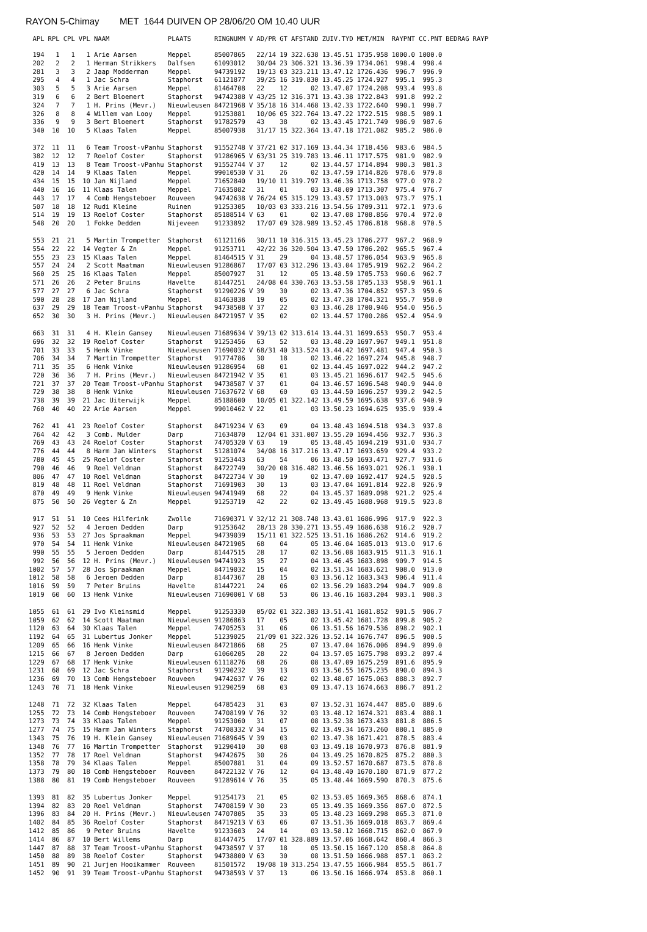RAYON 5-Chimay MET 1644 DUIVEN OP 28/06/20 OM 10.40 UUR
| APL | RPL | CPL | VPL | NAAM | PLAATS | RINGNUMM | V | AD/PR | GT | AFSTAND | ZUIV.TYD | MET/MIN | RAYPNT | CC.PNT | BEDRAG | RAYP |
| --- | --- | --- | --- | --- | --- | --- | --- | --- | --- | --- | --- | --- | --- | --- | --- | --- |
| 194 | 1 | 1 | 1 | Arie Aarsen | Meppel | 85007865 | | 22/14 | 19 | 322.638 | 13.45.51 | 1735.958 | 1000.0 | 1000.0 | | |
| 202 | 2 | 2 | 1 | Herman Strikkers | Dalfsen | 61093012 | | 30/04 | 23 | 306.321 | 13.36.39 | 1734.061 | 998.4 | 998.4 | | |
| 281 | 3 | 3 | 2 | Jaap Modderman | Meppel | 94739192 | | 19/13 | 03 | 323.211 | 13.47.12 | 1726.436 | 996.7 | 996.9 | | |
| 295 | 4 | 4 | 1 | Jac Schra | Staphorst | 61121877 | | 39/25 | 16 | 319.830 | 13.45.25 | 1724.927 | 995.1 | 995.3 | | |
| 303 | 5 | 5 | 3 | Arie Aarsen | Meppel | 81464708 | | 22 | 12 | 02 | 13.47.07 | 1724.208 | 993.4 | 993.8 | | |
| 319 | 6 | 6 | 2 | Bert Bloemert | Staphorst | 94742388 | V | 43/25 | 12 | 316.371 | 13.43.38 | 1722.843 | 991.8 | 992.2 | | |
| 324 | 7 | 7 | 1 | H. Prins (Mevr.) | Nieuwleusen | 84721968 | V | 35/18 | 16 | 314.468 | 13.42.33 | 1722.640 | 990.1 | 990.7 | | |
| 326 | 8 | 8 | 4 | Willem van Looy | Meppel | 91253881 | | 10/06 | 05 | 322.764 | 13.47.22 | 1722.515 | 988.5 | 989.1 | | |
| 336 | 9 | 9 | 3 | Bert Bloemert | Staphorst | 91782579 | | 43 | 38 | 02 | 13.43.45 | 1721.749 | 986.9 | 987.6 | | |
| 340 | 10 | 10 | 5 | Klaas Talen | Meppel | 85007938 | | 31/17 | 15 | 322.364 | 13.47.18 | 1721.082 | 985.2 | 986.0 | | |
| 372 | 11 | 11 | 6 | Team Troost-vPanhu | Staphorst | 91552748 | V | 37/21 | 02 | 317.169 | 13.44.34 | 1718.456 | 983.6 | 984.5 | | |
| 382 | 12 | 12 | 7 | Roelof Coster | Staphorst | 91286965 | V | 63/31 | 25 | 319.783 | 13.46.11 | 1717.575 | 981.9 | 982.9 | | |
| 419 | 13 | 13 | 8 | Team Troost-vPanhu | Staphorst | 91552744 | V | 37 | 12 | 02 | 13.44.57 | 1714.894 | 980.3 | 981.3 | | |
| 420 | 14 | 14 | 9 | Klaas Talen | Meppel | 99010530 | V | 31 | 26 | 02 | 13.47.59 | 1714.826 | 978.6 | 979.8 | | |
| 434 | 15 | 15 | 10 | Jan Nijland | Meppel | 71652840 | | 19/10 | 11 | 319.797 | 13.46.36 | 1713.758 | 977.0 | 978.2 | | |
| 440 | 16 | 16 | 11 | Klaas Talen | Meppel | 71635082 | | 31 | 01 | 03 | 13.48.09 | 1713.307 | 975.4 | 976.7 | | |
| 443 | 17 | 17 | 4 | Comb Hengsteboer | Rouveen | 94742638 | V | 76/24 | 05 | 315.129 | 13.43.57 | 1713.003 | 973.7 | 975.1 | | |
| 507 | 18 | 18 | 12 | Rudi Kleine | Ruinen | 91253305 | | 10/03 | 03 | 333.216 | 13.54.56 | 1709.311 | 972.1 | 973.6 | | |
| 514 | 19 | 19 | 13 | Roelof Coster | Staphorst | 85188514 | V | 63 | 01 | 02 | 13.47.08 | 1708.856 | 970.4 | 972.0 | | |
| 548 | 20 | 20 | 1 | Fokke Dedden | Nijeveen | 91233892 | | 17/07 | 09 | 328.989 | 13.52.45 | 1706.818 | 968.8 | 970.5 | | |
| 553 | 21 | 21 | 5 | Martin Trompetter | Staphorst | 61121166 | | 30/11 | 10 | 316.315 | 13.45.23 | 1706.277 | 967.2 | 968.9 | | |
| 554 | 22 | 22 | 14 | Vegter & Zn | Meppel | 91253711 | | 42/22 | 36 | 320.504 | 13.47.50 | 1706.202 | 965.5 | 967.4 | | |
| 555 | 23 | 23 | 15 | Klaas Talen | Meppel | 81464515 | V | 31 | 29 | 04 | 13.48.57 | 1706.054 | 963.9 | 965.8 | | |
| 557 | 24 | 24 | 2 | Scott Maatman | Nieuwleusen | 91286867 | | 17/07 | 03 | 312.296 | 13.43.04 | 1705.919 | 962.2 | 964.2 | | |
| 560 | 25 | 25 | 16 | Klaas Talen | Meppel | 85007927 | | 31 | 12 | 05 | 13.48.59 | 1705.753 | 960.6 | 962.7 | | |
| 571 | 26 | 26 | 2 | Peter Bruins | Havelte | 81447251 | | 24/08 | 04 | 330.763 | 13.53.58 | 1705.133 | 958.9 | 961.1 | | |
| 577 | 27 | 27 | 6 | Jac Schra | Staphorst | 91290226 | V | 39 | 30 | 02 | 13.47.36 | 1704.852 | 957.3 | 959.6 | | |
| 590 | 28 | 28 | 17 | Jan Nijland | Meppel | 81463838 | | 19 | 05 | 02 | 13.47.38 | 1704.321 | 955.7 | 958.0 | | |
| 637 | 29 | 29 | 18 | Team Troost-vPanhu | Staphorst | 94738508 | V | 37 | 22 | 03 | 13.46.28 | 1700.946 | 954.0 | 956.5 | | |
| 652 | 30 | 30 | 3 | H. Prins (Mevr.) | Nieuwleusen | 84721957 | V | 35 | 02 | 02 | 13.44.57 | 1700.286 | 952.4 | 954.9 | | |
| 663 | 31 | 31 | 4 | H. Klein Gansey | Nieuwleusen | 71689634 | V | 39/13 | 02 | 313.614 | 13.44.31 | 1699.653 | 950.7 | 953.4 | | |
| 696 | 32 | 32 | 19 | Roelof Coster | Staphorst | 91253456 | | 63 | 52 | 03 | 13.48.20 | 1697.967 | 949.1 | 951.8 | | |
| 701 | 33 | 33 | 5 | Henk Vinke | Nieuwleusen | 71690032 | V | 68/31 | 40 | 313.524 | 13.44.42 | 1697.481 | 947.4 | 950.3 | | |
| 706 | 34 | 34 | 7 | Martin Trompetter | Staphorst | 91774786 | | 30 | 18 | 02 | 13.46.22 | 1697.274 | 945.8 | 948.7 | | |
| 711 | 35 | 35 | 6 | Henk Vinke | Nieuwleusen | 91286954 | | 68 | 01 | 02 | 13.44.45 | 1697.022 | 944.2 | 947.2 | | |
| 720 | 36 | 36 | 7 | H. Prins (Mevr.) | Nieuwleusen | 84721942 | V | 35 | 01 | 03 | 13.45.21 | 1696.617 | 942.5 | 945.6 | | |
| 721 | 37 | 37 | 20 | Team Troost-vPanhu | Staphorst | 94738587 | V | 37 | 01 | 04 | 13.46.57 | 1696.548 | 940.9 | 944.0 | | |
| 729 | 38 | 38 | 8 | Henk Vinke | Nieuwleusen | 71637672 | V | 68 | 60 | 03 | 13.44.50 | 1696.257 | 939.2 | 942.5 | | |
| 738 | 39 | 39 | 21 | Jac Uiterwijk | Meppel | 85188600 | | 10/05 | 01 | 322.142 | 13.49.59 | 1695.638 | 937.6 | 940.9 | | |
| 760 | 40 | 40 | 22 | Arie Aarsen | Meppel | 99010462 | V | 22 | 01 | 03 | 13.50.23 | 1694.625 | 935.9 | 939.4 | | |
| 762 | 41 | 41 | 23 | Roelof Coster | Staphorst | 84719234 | V | 63 | 09 | 04 | 13.48.43 | 1694.518 | 934.3 | 937.8 | | |
| 764 | 42 | 42 | 3 | Comb. Mulder | Darp | 71634870 | | 12/04 | 01 | 331.007 | 13.55.20 | 1694.456 | 932.7 | 936.3 | | |
| 769 | 43 | 43 | 24 | Roelof Coster | Staphorst | 74705320 | V | 63 | 19 | 05 | 13.48.45 | 1694.219 | 931.0 | 934.7 | | |
| 776 | 44 | 44 | 8 | Harm Jan Winters | Staphorst | 51281074 | | 34/08 | 16 | 317.216 | 13.47.17 | 1693.659 | 929.4 | 933.2 | | |
| 780 | 45 | 45 | 25 | Roelof Coster | Staphorst | 91253443 | | 63 | 54 | 06 | 13.48.50 | 1693.471 | 927.7 | 931.6 | | |
| 790 | 46 | 46 | 9 | Roel Veldman | Staphorst | 84722749 | | 30/20 | 08 | 316.482 | 13.46.56 | 1693.021 | 926.1 | 930.1 | | |
| 806 | 47 | 47 | 10 | Roel Veldman | Staphorst | 84722734 | V | 30 | 19 | 02 | 13.47.00 | 1692.417 | 924.5 | 928.5 | | |
| 819 | 48 | 48 | 11 | Roel Veldman | Staphorst | 71691903 | | 30 | 13 | 03 | 13.47.04 | 1691.814 | 922.8 | 926.9 | | |
| 870 | 49 | 49 | 9 | Henk Vinke | Nieuwleusen | 94741949 | | 68 | 22 | 04 | 13.45.37 | 1689.098 | 921.2 | 925.4 | | |
| 875 | 50 | 50 | 26 | Vegter & Zn | Meppel | 91253719 | | 42 | 22 | 02 | 13.49.45 | 1688.968 | 919.5 | 923.8 | | |
| 917 | 51 | 51 | 10 | Cees Hilferink | Zwolle | 71690371 | V | 32/12 | 21 | 308.748 | 13.43.01 | 1686.996 | 917.9 | 922.3 | | |
| 927 | 52 | 52 | 4 | Jeroen Dedden | Darp | 91253642 | | 28/13 | 28 | 330.271 | 13.55.49 | 1686.638 | 916.2 | 920.7 | | |
| 936 | 53 | 53 | 27 | Jos Spraakman | Meppel | 94739039 | | 15/11 | 01 | 322.525 | 13.51.16 | 1686.262 | 914.6 | 919.2 | | |
| 970 | 54 | 54 | 11 | Henk Vinke | Nieuwleusen | 84721905 | | 68 | 04 | 05 | 13.46.04 | 1685.013 | 913.0 | 917.6 | | |
| 990 | 55 | 55 | 5 | Jeroen Dedden | Darp | 81447515 | | 28 | 17 | 02 | 13.56.08 | 1683.915 | 911.3 | 916.1 | | |
| 992 | 56 | 56 | 12 | H. Prins (Mevr.) | Nieuwleusen | 94741923 | | 35 | 27 | 04 | 13.46.45 | 1683.898 | 909.7 | 914.5 | | |
| 1002 | 57 | 57 | 28 | Jos Spraakman | Meppel | 84719032 | | 15 | 04 | 02 | 13.51.34 | 1683.621 | 908.0 | 913.0 | | |
| 1012 | 58 | 58 | 6 | Jeroen Dedden | Darp | 81447367 | | 28 | 15 | 03 | 13.56.12 | 1683.343 | 906.4 | 911.4 | | |
| 1016 | 59 | 59 | 7 | Peter Bruins | Havelte | 81447221 | | 24 | 06 | 02 | 13.56.29 | 1683.294 | 904.7 | 909.8 | | |
| 1019 | 60 | 60 | 13 | Henk Vinke | Nieuwleusen | 71690001 | V | 68 | 53 | 06 | 13.46.16 | 1683.204 | 903.1 | 908.3 | | |
| 1055 | 61 | 61 | 29 | Ivo Kleinsmid | Meppel | 91253330 | | 05/02 | 01 | 322.383 | 13.51.41 | 1681.852 | 901.5 | 906.7 | | |
| 1059 | 62 | 62 | 14 | Scott Maatman | Nieuwleusen | 91286863 | | 17 | 05 | 02 | 13.45.42 | 1681.728 | 899.8 | 905.2 | | |
| 1120 | 63 | 64 | 30 | Klaas Talen | Meppel | 74705253 | | 31 | 06 | 06 | 13.51.56 | 1679.536 | 898.2 | 902.1 | | |
| 1192 | 64 | 65 | 31 | Lubertus Jonker | Meppel | 51239025 | | 21/09 | 01 | 322.326 | 13.52.14 | 1676.747 | 896.5 | 900.5 | | |
| 1209 | 65 | 66 | 16 | Henk Vinke | Nieuwleusen | 84721866 | | 68 | 25 | 07 | 13.47.04 | 1676.006 | 894.9 | 899.0 | | |
| 1215 | 66 | 67 | 8 | Jeroen Dedden | Darp | 61060205 | | 28 | 22 | 04 | 13.57.05 | 1675.798 | 893.2 | 897.4 | | |
| 1229 | 67 | 68 | 17 | Henk Vinke | Nieuwleusen | 61118276 | | 68 | 26 | 08 | 13.47.09 | 1675.259 | 891.6 | 895.9 | | |
| 1231 | 68 | 69 | 12 | Jac Schra | Staphorst | 91290232 | | 39 | 13 | 03 | 13.50.55 | 1675.235 | 890.0 | 894.3 | | |
| 1236 | 69 | 70 | 13 | Comb Hengsteboer | Rouveen | 94742637 | V | 76 | 02 | 02 | 13.48.07 | 1675.063 | 888.3 | 892.7 | | |
| 1243 | 70 | 71 | 18 | Henk Vinke | Nieuwleusen | 91290259 | | 68 | 03 | 09 | 13.47.13 | 1674.663 | 886.7 | 891.2 | | |
| 1248 | 71 | 72 | 32 | Klaas Talen | Meppel | 64785423 | | 31 | 03 | 07 | 13.52.31 | 1674.447 | 885.0 | 889.6 | | |
| 1255 | 72 | 73 | 14 | Comb Hengsteboer | Rouveen | 74708199 | V | 76 | 32 | 03 | 13.48.12 | 1674.321 | 883.4 | 888.1 | | |
| 1273 | 73 | 74 | 33 | Klaas Talen | Meppel | 91253060 | | 31 | 07 | 08 | 13.52.38 | 1673.433 | 881.8 | 886.5 | | |
| 1277 | 74 | 75 | 15 | Harm Jan Winters | Staphorst | 74708332 | V | 34 | 15 | 02 | 13.49.34 | 1673.260 | 880.1 | 885.0 | | |
| 1343 | 75 | 76 | 19 | H. Klein Gansey | Nieuwleusen | 71689645 | V | 39 | 03 | 02 | 13.47.38 | 1671.421 | 878.5 | 883.4 | | |
| 1348 | 76 | 77 | 16 | Martin Trompetter | Staphorst | 91290410 | | 30 | 08 | 03 | 13.49.18 | 1670.973 | 876.8 | 881.9 | | |
| 1352 | 77 | 78 | 17 | Roel Veldman | Staphorst | 94742675 | | 30 | 26 | 04 | 13.49.25 | 1670.825 | 875.2 | 880.3 | | |
| 1358 | 78 | 79 | 34 | Klaas Talen | Meppel | 85007881 | | 31 | 04 | 09 | 13.52.57 | 1670.687 | 873.5 | 878.8 | | |
| 1373 | 79 | 80 | 18 | Comb Hengsteboer | Rouveen | 84722132 | V | 76 | 12 | 04 | 13.48.40 | 1670.180 | 871.9 | 877.2 | | |
| 1388 | 80 | 81 | 19 | Comb Hengsteboer | Rouveen | 91289614 | V | 76 | 35 | 05 | 13.48.44 | 1669.590 | 870.3 | 875.6 | | |
| 1393 | 81 | 82 | 35 | Lubertus Jonker | Meppel | 91254173 | | 21 | 05 | 02 | 13.53.05 | 1669.365 | 868.6 | 874.1 | | |
| 1394 | 82 | 83 | 20 | Roel Veldman | Staphorst | 74708159 | V | 30 | 23 | 05 | 13.49.35 | 1669.356 | 867.0 | 872.5 | | |
| 1396 | 83 | 84 | 20 | H. Prins (Mevr.) | Nieuwleusen | 74707805 | | 35 | 33 | 05 | 13.48.23 | 1669.298 | 865.3 | 871.0 | | |
| 1402 | 84 | 85 | 36 | Roelof Coster | Staphorst | 84719213 | V | 63 | 06 | 07 | 13.51.36 | 1669.018 | 863.7 | 869.4 | | |
| 1412 | 85 | 86 | 9 | Peter Bruins | Havelte | 91233603 | | 24 | 14 | 03 | 13.58.12 | 1668.715 | 862.0 | 867.9 | | |
| 1414 | 86 | 87 | 10 | Bert Willems | Darp | 81447475 | | 17/07 | 01 | 328.889 | 13.57.06 | 1668.642 | 860.4 | 866.3 | | |
| 1447 | 87 | 88 | 37 | Team Troost-vPanhu | Staphorst | 94738597 | V | 37 | 18 | 05 | 13.50.15 | 1667.120 | 858.8 | 864.8 | | |
| 1450 | 88 | 89 | 38 | Roelof Coster | Staphorst | 94738800 | V | 63 | 30 | 08 | 13.51.50 | 1666.988 | 857.1 | 863.2 | | |
| 1451 | 89 | 90 | 21 | Jurjen Hooikammer | Rouveen | 81501572 | | 19/08 | 10 | 313.254 | 13.47.55 | 1666.984 | 855.5 | 861.7 | | |
| 1452 | 90 | 91 | 39 | Team Troost-vPanhu | Staphorst | 94738593 | V | 37 | 13 | 06 | 13.50.16 | 1666.974 | 853.8 | 860.1 | | |